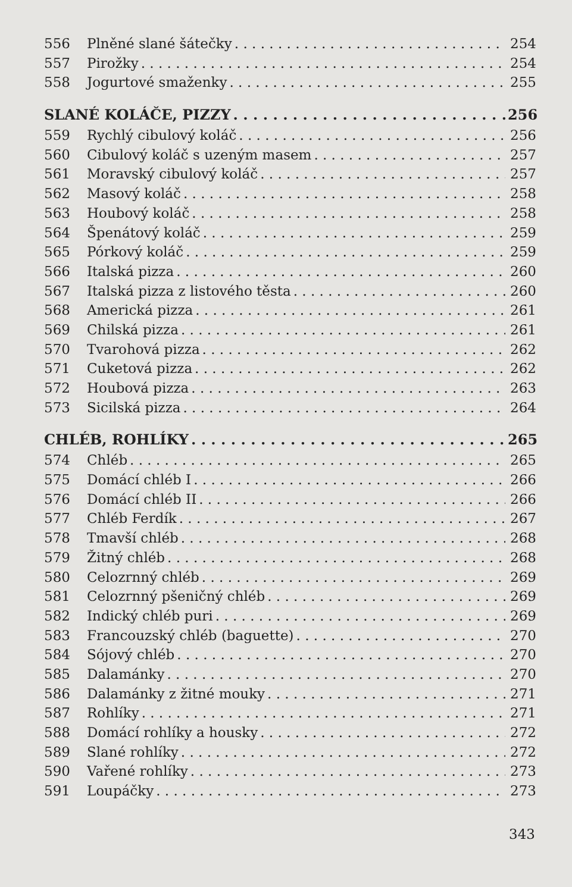556 Plněné slané šátečky 254
557 Pirožky 254
558 Jogurtové smaženky 255
SLANÉ KOLÁČE, PIZZY 256
559 Rychlý cibulový koláč 256
560 Cibulový koláč s uzeným masem 257
561 Moravský cibulový koláč 257
562 Masový koláč 258
563 Houbový koláč 258
564 Špenátový koláč 259
565 Pórkový koláč 259
566 Italská pizza 260
567 Italská pizza z listového těsta 260
568 Americká pizza 261
569 Chilská pizza 261
570 Tvarohová pizza 262
571 Cuketová pizza 262
572 Houbová pizza 263
573 Sicilská pizza 264
CHLÉB, ROHLÍKY 265
574 Chléb 265
575 Domácí chléb I 266
576 Domácí chléb II 266
577 Chléb Ferdík 267
578 Tmavší chléb 268
579 Žitný chléb 268
580 Celozrnný chléb 269
581 Celozrnný pšeničný chléb 269
582 Indický chléb puri 269
583 Francouzský chléb (baguette) 270
584 Sójový chléb 270
585 Dalamánky 270
586 Dalamánky z žitné mouky 271
587 Rohlíky 271
588 Domácí rohlíky a housky 272
589 Slané rohlíky 272
590 Vařené rohlíky 273
591 Loupáčky 273
343